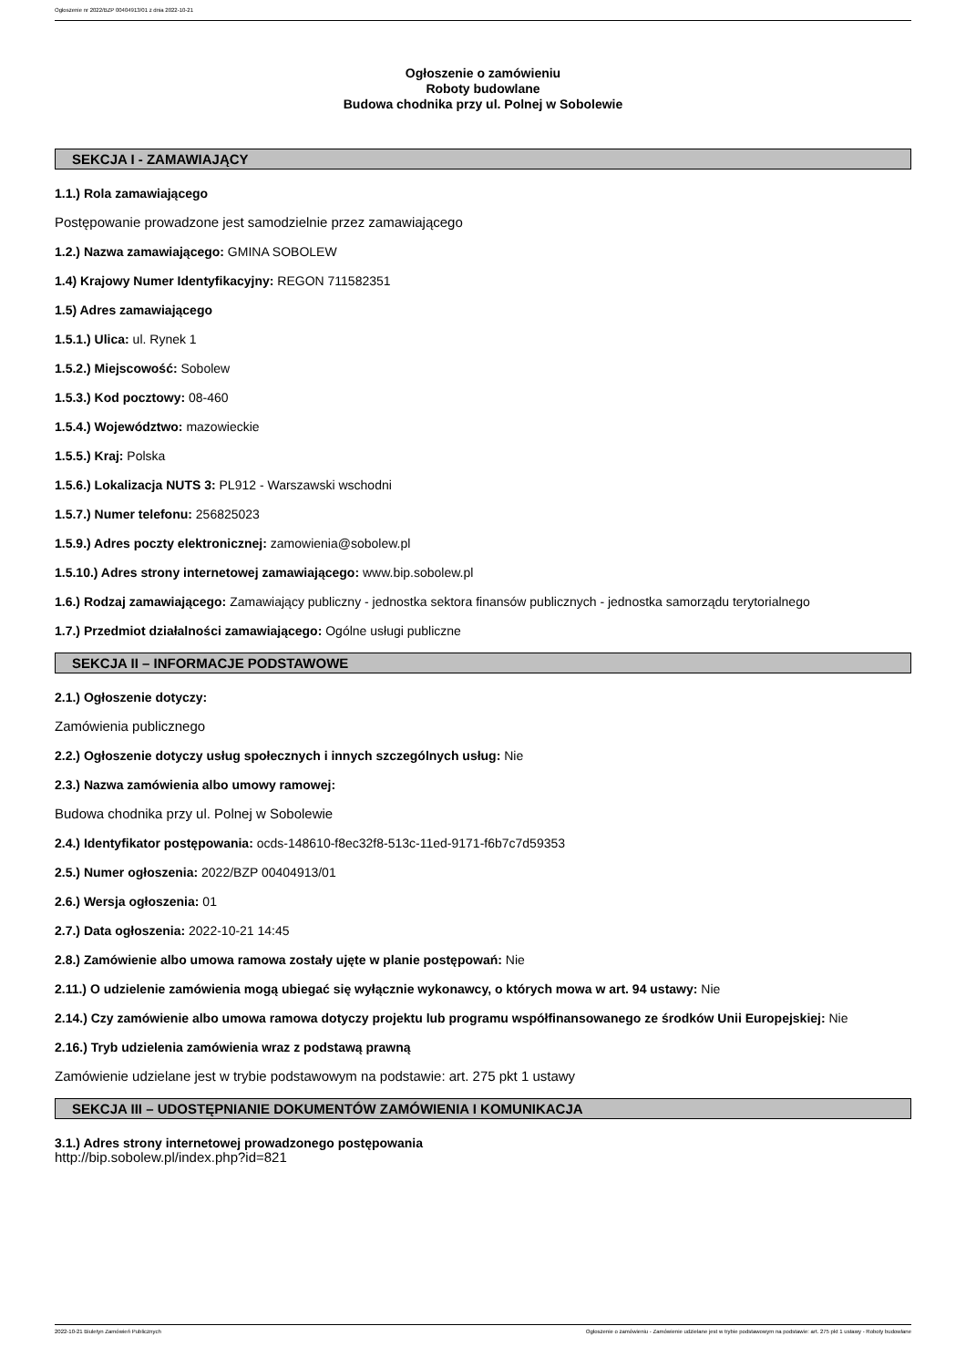Ogłoszenie nr 2022/BZP 00404913/01 z dnia 2022-10-21
Ogłoszenie o zamówieniu
Roboty budowlane
Budowa chodnika przy ul. Polnej w Sobolewie
SEKCJA I - ZAMAWIAJĄCY
1.1.) Rola zamawiającego
Postępowanie prowadzone jest samodzielnie przez zamawiającego
1.2.) Nazwa zamawiającego: GMINA SOBOLEW
1.4) Krajowy Numer Identyfikacyjny: REGON 711582351
1.5) Adres zamawiającego
1.5.1.) Ulica: ul. Rynek 1
1.5.2.) Miejscowość: Sobolew
1.5.3.) Kod pocztowy: 08-460
1.5.4.) Województwo: mazowieckie
1.5.5.) Kraj: Polska
1.5.6.) Lokalizacja NUTS 3: PL912 - Warszawski wschodni
1.5.7.) Numer telefonu: 256825023
1.5.9.) Adres poczty elektronicznej: zamowienia@sobolew.pl
1.5.10.) Adres strony internetowej zamawiającego: www.bip.sobolew.pl
1.6.) Rodzaj zamawiającego: Zamawiający publiczny - jednostka sektora finansów publicznych - jednostka samorządu terytorialnego
1.7.) Przedmiot działalności zamawiającego: Ogólne usługi publiczne
SEKCJA II – INFORMACJE PODSTAWOWE
2.1.) Ogłoszenie dotyczy:
Zamówienia publicznego
2.2.) Ogłoszenie dotyczy usług społecznych i innych szczególnych usług: Nie
2.3.) Nazwa zamówienia albo umowy ramowej:
Budowa chodnika przy ul. Polnej w Sobolewie
2.4.) Identyfikator postępowania: ocds-148610-f8ec32f8-513c-11ed-9171-f6b7c7d59353
2.5.) Numer ogłoszenia: 2022/BZP 00404913/01
2.6.) Wersja ogłoszenia: 01
2.7.) Data ogłoszenia: 2022-10-21 14:45
2.8.) Zamówienie albo umowa ramowa zostały ujęte w planie postępowań: Nie
2.11.) O udzielenie zamówienia mogą ubiegać się wyłącznie wykonawcy, o których mowa w art. 94 ustawy: Nie
2.14.) Czy zamówienie albo umowa ramowa dotyczy projektu lub programu współfinansowanego ze środków Unii Europejskiej: Nie
2.16.) Tryb udzielenia zamówienia wraz z podstawą prawną
Zamówienie udzielane jest w trybie podstawowym na podstawie: art. 275 pkt 1 ustawy
SEKCJA III – UDOSTĘPNIANIE DOKUMENTÓW ZAMÓWIENIA I KOMUNIKACJA
3.1.) Adres strony internetowej prowadzonego postępowania
http://bip.sobolew.pl/index.php?id=821
2022-10-21 Biuletyn Zamówień Publicznych Ogłoszenie o zamówieniu - Zamówienie udzielane jest w trybie podstawowym na podstawie: art. 275 pkt 1 ustawy - Roboty budowlane